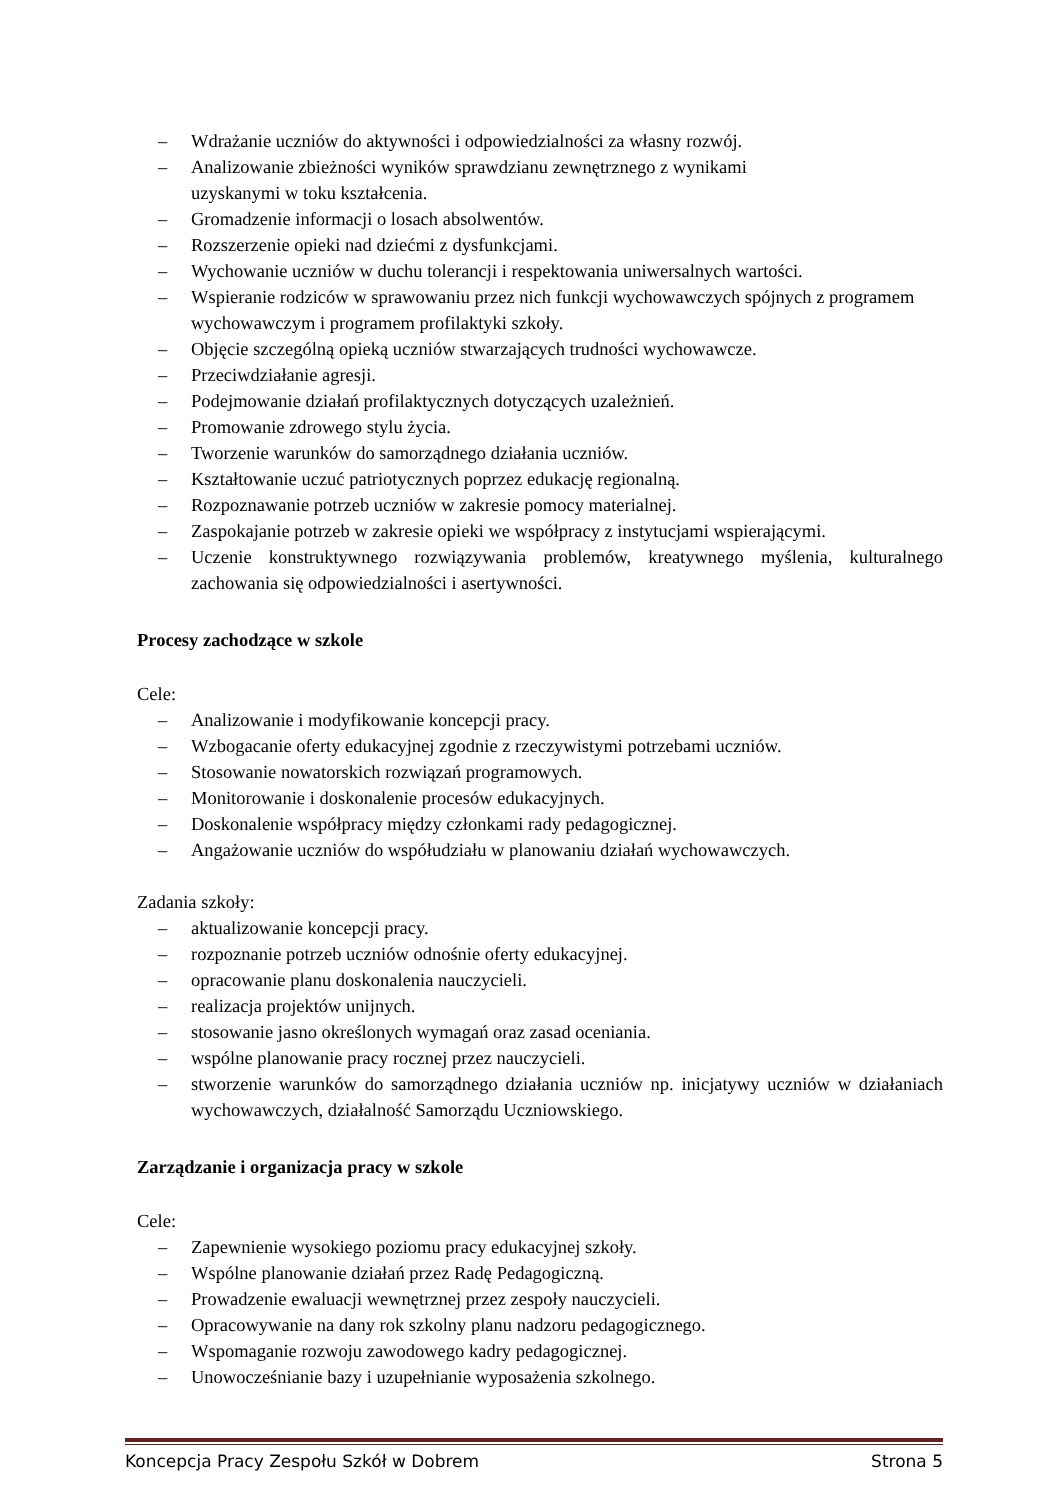– Wdrażanie uczniów do aktywności i odpowiedzialności za własny rozwój.
– Analizowanie zbieżności wyników sprawdzianu zewnętrznego z wynikami
uzyskanymi w toku kształcenia.
– Gromadzenie informacji o losach absolwentów.
– Rozszerzenie opieki nad dziećmi z dysfunkcjami.
– Wychowanie uczniów w duchu tolerancji i respektowania uniwersalnych wartości.
– Wspieranie rodziców w sprawowaniu przez nich funkcji wychowawczych spójnych z programem wychowawczym i programem profilaktyki szkoły.
– Objęcie szczególną opieką uczniów stwarzających trudności wychowawcze.
– Przeciwdziałanie agresji.
– Podejmowanie działań profilaktycznych dotyczących uzależnień.
– Promowanie zdrowego stylu życia.
– Tworzenie warunków do samorządnego działania uczniów.
– Kształtowanie uczuć patriotycznych poprzez edukację regionalną.
– Rozpoznawanie potrzeb uczniów w zakresie pomocy materialnej.
– Zaspokajanie potrzeb w zakresie opieki we współpracy z instytucjami wspierającymi.
– Uczenie konstruktywnego rozwiązywania problemów, kreatywnego myślenia, kulturalnego zachowania się odpowiedzialności i asertywności.
Procesy zachodzące w szkole
Cele:
– Analizowanie i modyfikowanie koncepcji pracy.
– Wzbogacanie oferty edukacyjnej zgodnie z rzeczywistymi potrzebami uczniów.
– Stosowanie nowatorskich rozwiązań programowych.
– Monitorowanie i doskonalenie procesów edukacyjnych.
– Doskonalenie współpracy między członkami rady pedagogicznej.
– Angażowanie uczniów do współudziału w planowaniu działań wychowawczych.
Zadania szkoły:
– aktualizowanie koncepcji pracy.
– rozpoznanie potrzeb uczniów odnośnie oferty edukacyjnej.
– opracowanie planu doskonalenia nauczycieli.
– realizacja projektów unijnych.
– stosowanie jasno określonych wymagań oraz zasad oceniania.
– wspólne planowanie pracy rocznej przez nauczycieli.
– stworzenie warunków do samorządnego działania uczniów np. inicjatywy uczniów w działaniach wychowawczych, działalność Samorządu Uczniowskiego.
Zarządzanie i organizacja pracy w szkole
Cele:
– Zapewnienie wysokiego poziomu pracy edukacyjnej szkoły.
– Wspólne planowanie działań przez Radę Pedagogiczną.
– Prowadzenie ewaluacji wewnętrznej przez zespoły nauczycieli.
– Opracowywanie na dany rok szkolny planu nadzoru pedagogicznego.
– Wspomaganie rozwoju zawodowego kadry pedagogicznej.
– Unowocześnianie bazy i uzupełnianie wyposażenia szkolnego.
Koncepcja Pracy Zespołu Szkół w Dobrem Strona 5